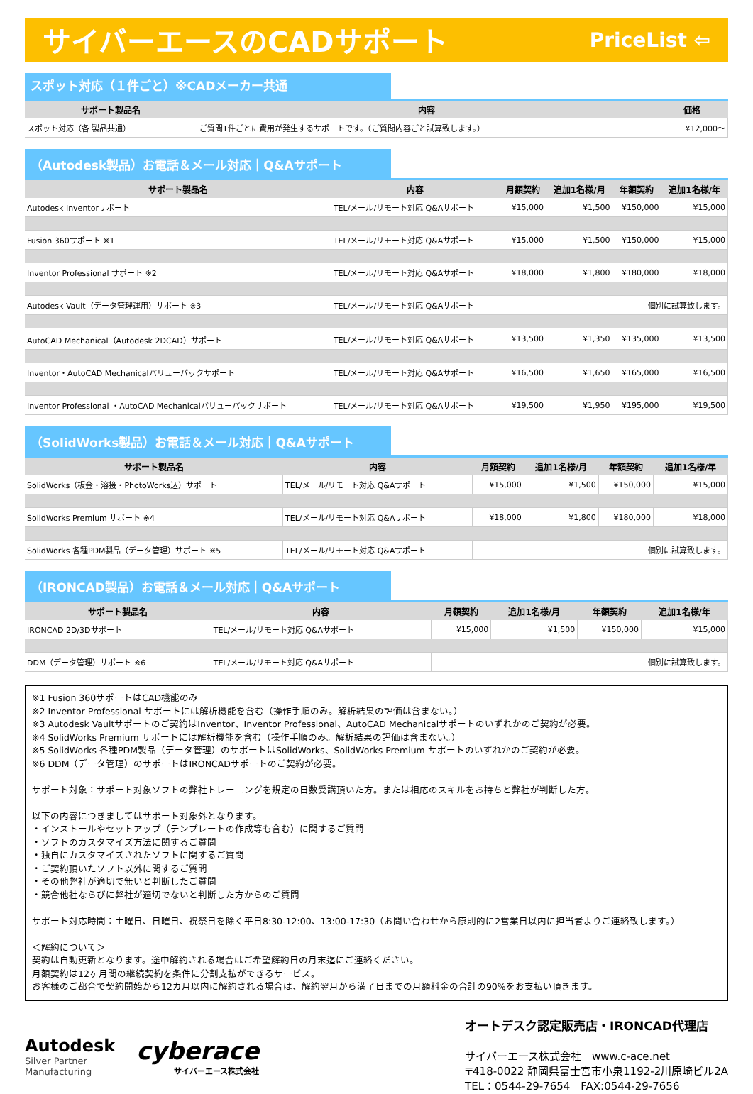サイバーエースのCADサポート PriceList ⇦
スポット対応（１件ごと）※CADメーカー共通
| サポート製品名 | 内容 | 価格 |
| --- | --- | --- |
| スポット対応（各 製品共通） | ご質問1件ごとに費用が発生するサポートです。（ご質問内容ごと試算致します。） | ¥12,000～ |
（Autodesk製品）お電話＆メール対応｜Q&Aサポート
| サポート製品名 | 内容 | 月額契約 | 追加1名様/月 | 年額契約 | 追加1名様/年 |
| --- | --- | --- | --- | --- | --- |
| Autodesk Inventorサポート | TEL/メール/リモート対応 Q&Aサポート | ¥15,000 | ¥1,500 | ¥150,000 | ¥15,000 |
| Fusion 360サポート ※1 | TEL/メール/リモート対応 Q&Aサポート | ¥15,000 | ¥1,500 | ¥150,000 | ¥15,000 |
| Inventor Professional サポート ※2 | TEL/メール/リモート対応 Q&Aサポート | ¥18,000 | ¥1,800 | ¥180,000 | ¥18,000 |
| Autodesk Vault（データ管理運用）サポート ※3 | TEL/メール/リモート対応 Q&Aサポート | 個別に試算致します。 | | | |
| AutoCAD Mechanical（Autodesk 2DCAD）サポート | TEL/メール/リモート対応 Q&Aサポート | ¥13,500 | ¥1,350 | ¥135,000 | ¥13,500 |
| Inventor・AutoCAD Mechanicalバリューパックサポート | TEL/メール/リモート対応 Q&Aサポート | ¥16,500 | ¥1,650 | ¥165,000 | ¥16,500 |
| Inventor Professional ・AutoCAD Mechanicalバリューパックサポート | TEL/メール/リモート対応 Q&Aサポート | ¥19,500 | ¥1,950 | ¥195,000 | ¥19,500 |
（SolidWorks製品）お電話＆メール対応｜Q&Aサポート
| サポート製品名 | 内容 | 月額契約 | 追加1名様/月 | 年額契約 | 追加1名様/年 |
| --- | --- | --- | --- | --- | --- |
| SolidWorks（板金・溶接・PhotoWorks込）サポート | TEL/メール/リモート対応 Q&Aサポート | ¥15,000 | ¥1,500 | ¥150,000 | ¥15,000 |
| SolidWorks Premium サポート ※4 | TEL/メール/リモート対応 Q&Aサポート | ¥18,000 | ¥1,800 | ¥180,000 | ¥18,000 |
| SolidWorks 各種PDM製品（データ管理）サポート ※5 | TEL/メール/リモート対応 Q&Aサポート | 個別に試算致します。 | | | |
（IRONCAD製品）お電話＆メール対応｜Q&Aサポート
| サポート製品名 | 内容 | 月額契約 | 追加1名様/月 | 年額契約 | 追加1名様/年 |
| --- | --- | --- | --- | --- | --- |
| IRONCAD 2D/3Dサポート | TEL/メール/リモート対応 Q&Aサポート | ¥15,000 | ¥1,500 | ¥150,000 | ¥15,000 |
| DDM（データ管理）サポート ※6 | TEL/メール/リモート対応 Q&Aサポート | 個別に試算致します。 | | | |
※1 Fusion 360サポートはCAD機能のみ
※2 Inventor Professional サポートには解析機能を含む（操作手順のみ。解析結果の評価は含まない。）
※3 Autodesk Vaultサポートのご契約はInventor、Inventor Professional、AutoCAD Mechanicalサポートのいずれかのご契約が必要。
※4 SolidWorks Premium サポートには解析機能を含む（操作手順のみ。解析結果の評価は含まない。）
※5 SolidWorks 各種PDM製品（データ管理）のサポートはSolidWorks、SolidWorks Premium サポートのいずれかのご契約が必要。
※6 DDM（データ管理）のサポートはIRONCADサポートのご契約が必要。
サポート対象：サポート対象ソフトの弊社トレーニングを規定の日数受講頂いた方。または相応のスキルをお持ちと弊社が判断した方。
以下の内容につきましてはサポート対象外となります。
・インストールやセットアップ（テンプレートの作成等も含む）に関するご質問
・ソフトのカスタマイズ方法に関するご質問
・独自にカスタマイズされたソフトに関するご質問
・ご契約頂いたソフト以外に関するご質問
・その他弊社が適切で無いと判断したご質問
・競合他社ならびに弊社が適切でないと判断した方からのご質問
サポート対応時間：土曜日、日曜日、祝祭日を除く平日8:30-12:00、13:00-17:30（お問い合わせから原則的に2営業日以内に担当者よりご連絡致します。）
＜解約について＞
契約は自動更新となります。途中解約される場合はご希望解約日の月末迄にご連絡ください。
月額契約は12ヶ月間の継続契約を条件に分割支払ができるサービス。
お客様のご都合で契約開始から12カ月以内に解約される場合は、解約翌月から満了日までの月額料金の合計の90%をお支払い頂きます。
Autodesk
Silver Partner
Manufacturing
cyberace
サイバーエース株式会社
オートデスク認定販売店・IRONCAD代理店
サイバーエース株式会社　www.c-ace.net
〒418-0022 静岡県富士宮市小泉1192-2川原崎ビル2A
TEL：0544-29-7654　FAX:0544-29-7656